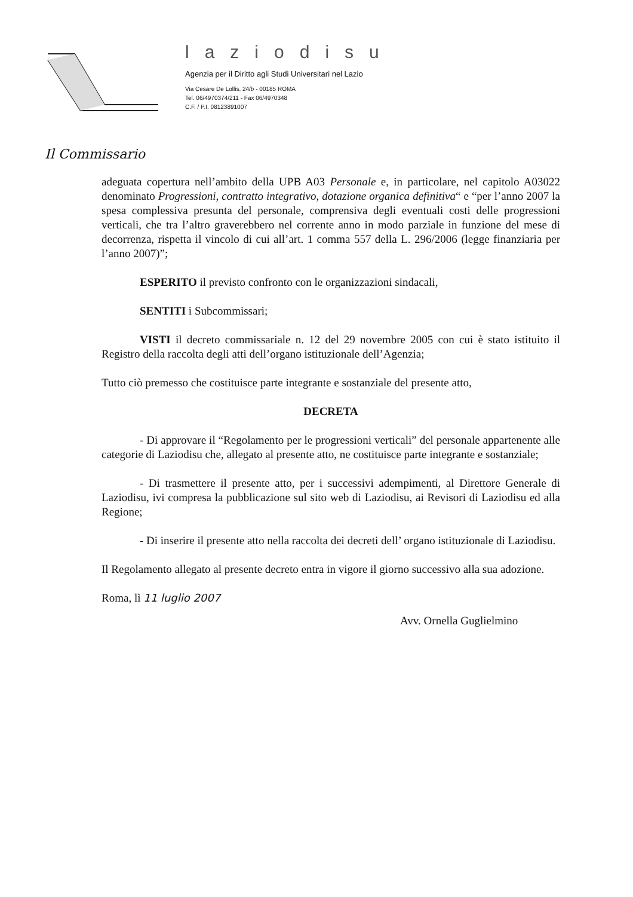laziodisu
Agenzia per il Diritto agli Studi Universitari nel Lazio
Via Cesare De Lollis, 24/b - 00185 ROMA
Tel. 06/4970374/211 - Fax 06/4970348
C.F. / P.I. 08123891007
Il Commissario
adeguata copertura nell’ambito della UPB A03 Personale e, in particolare, nel capitolo A03022 denominato Progressioni, contratto integrativo, dotazione organica definitiva“ e “per l’anno 2007 la spesa complessiva presunta del personale, comprensiva degli eventuali costi delle progressioni verticali, che tra l’altro graverebbero nel corrente anno in modo parziale in funzione del mese di decorrenza, rispetta il vincolo di cui all’art. 1 comma 557 della L. 296/2006 (legge finanziaria per l’anno 2007)”;
ESPERITO il previsto confronto con le organizzazioni sindacali,
SENTITI i Subcommissari;
VISTI il decreto commissariale n. 12 del 29 novembre 2005 con cui è stato istituito il Registro della raccolta degli atti dell’organo istituzionale dell’Agenzia;
Tutto ciò premesso che costituisce parte integrante e sostanziale del presente atto,
DECRETA
- Di approvare il “Regolamento per le progressioni verticali” del personale appartenente alle categorie di Laziodisu che, allegato al presente atto, ne costituisce parte integrante e sostanziale;
- Di trasmettere il presente atto, per i successivi adempimenti, al Direttore Generale di Laziodisu, ivi compresa la pubblicazione sul sito web di Laziodisu, ai Revisori di Laziodisu ed alla Regione;
- Di inserire il presente atto nella raccolta dei decreti dell’ organo istituzionale di Laziodisu.
Il Regolamento allegato al presente decreto entra in vigore il giorno successivo alla sua adozione.
Roma, lì 11 luglio 2007
Avv. Ornella Guglielmino